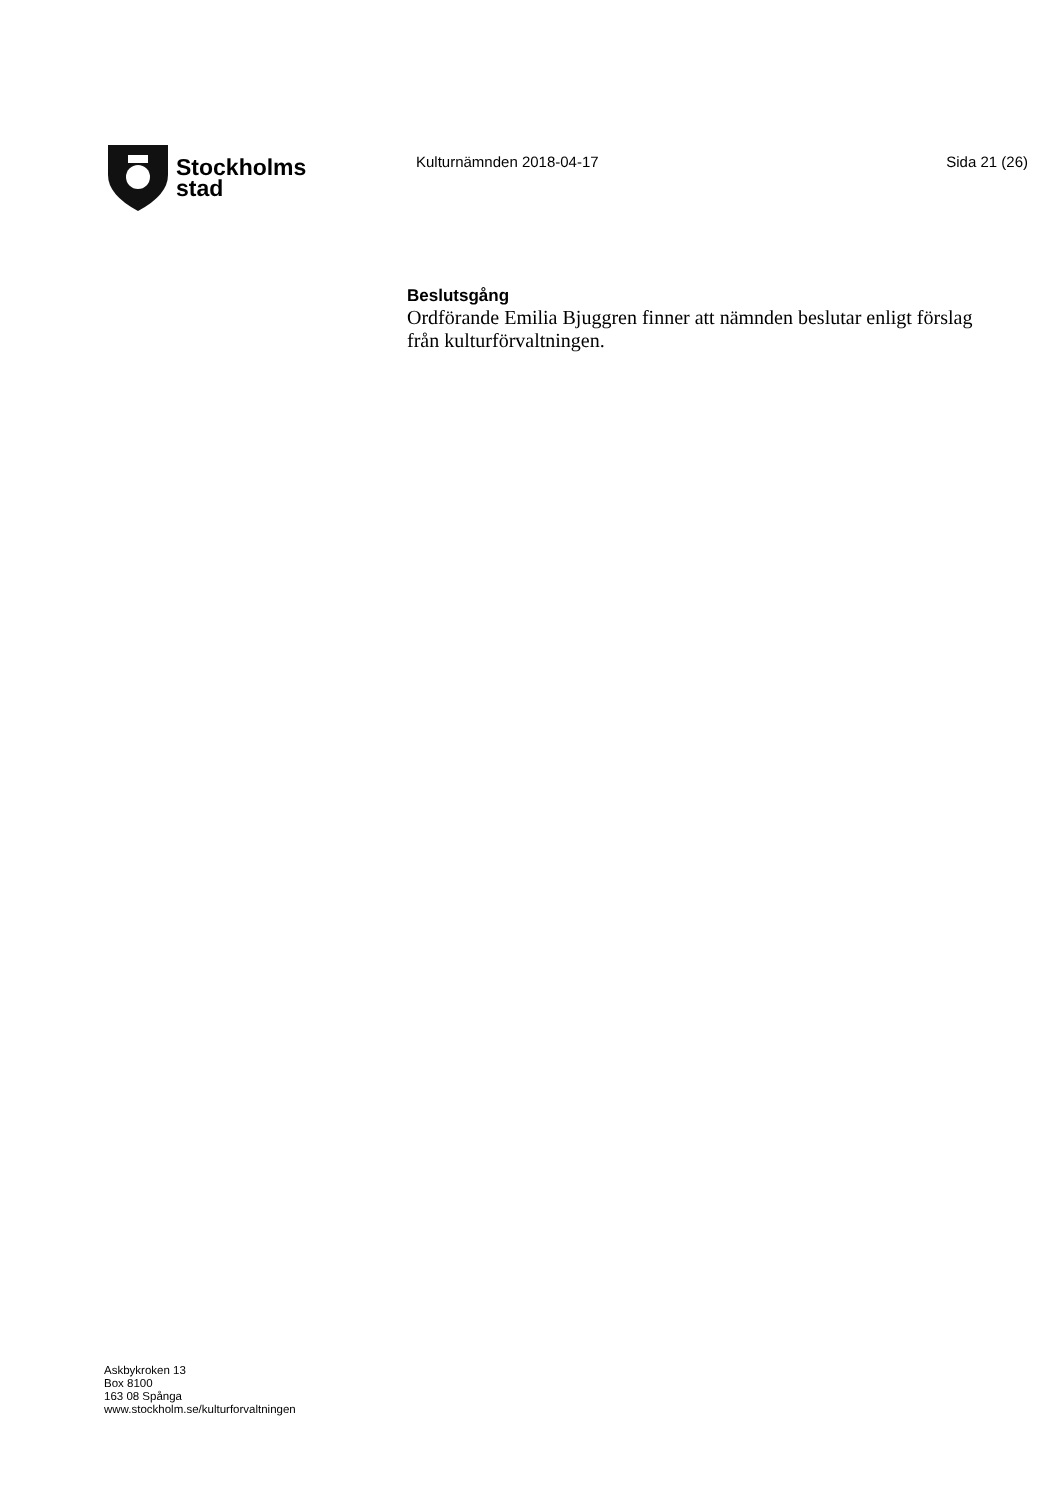Stockholms
stad
Kulturnämnden 2018-04-17 Sida 21 (26)
Beslutsgång
Ordförande Emilia Bjuggren finner att nämnden beslutar enligt förslag från kulturförvaltningen.
Askbykroken 13
Box 8100
163 08 Spånga
www.stockholm.se/kulturforvaltningen